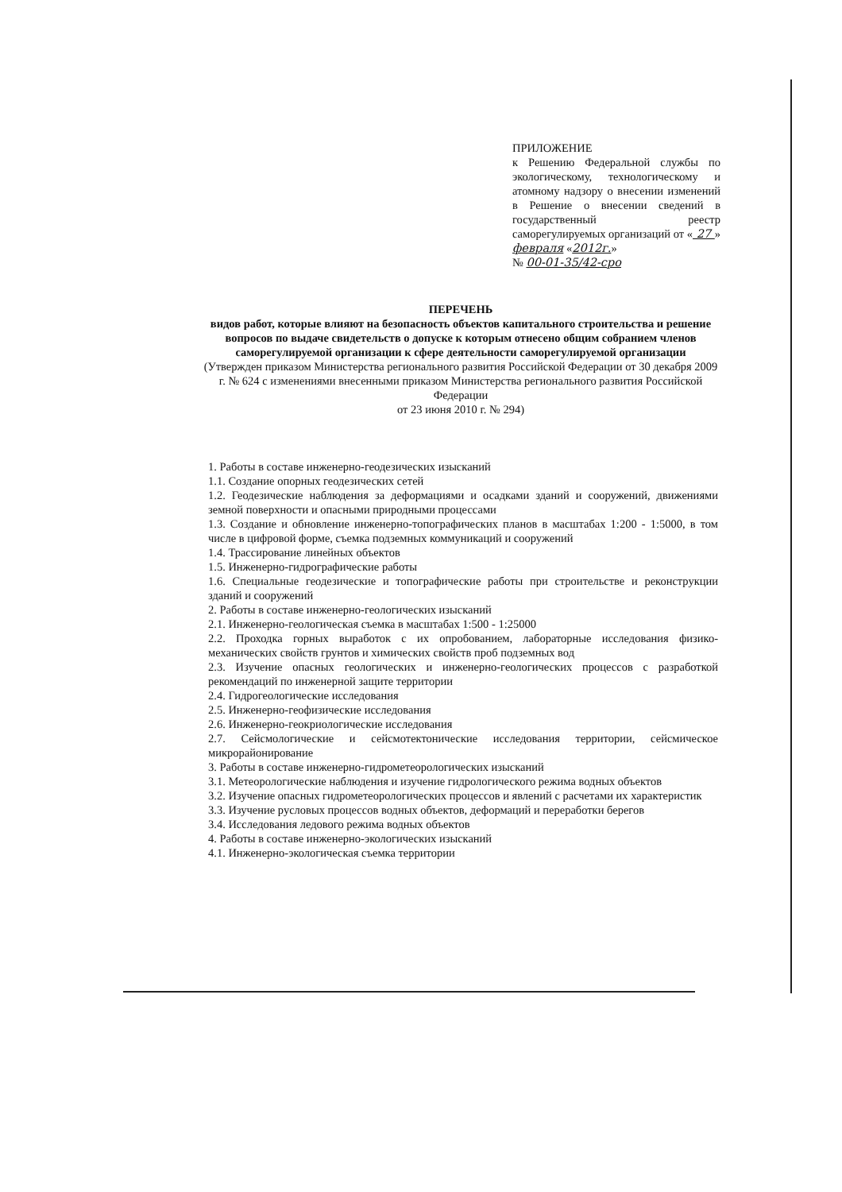ПРИЛОЖЕНИЕ
к Решению Федеральной службы по экологическому, технологическому и атомному надзору о внесении изменений в Решение о внесении сведений в государственный реестр саморегулируемых организаций от « 27 » февраля «2012г.»
№ 00-01-35/42-сро
ПЕРЕЧЕНЬ
видов работ, которые влияют на безопасность объектов капитального строительства и решение вопросов по выдаче свидетельств о допуске к которым отнесено общим собранием членов саморегулируемой организации к сфере деятельности саморегулируемой организации
(Утвержден приказом Министерства регионального развития Российской Федерации от 30 декабря 2009 г. № 624 с изменениями внесенными приказом Министерства регионального развития Российской Федерации
от 23 июня 2010 г. № 294)
1. Работы в составе инженерно-геодезических изысканий
1.1. Создание опорных геодезических сетей
1.2. Геодезические наблюдения за деформациями и осадками зданий и сооружений, движениями земной поверхности и опасными природными процессами
1.3. Создание и обновление инженерно-топографических планов в масштабах 1:200 - 1:5000, в том числе в цифровой форме, съемка подземных коммуникаций и сооружений
1.4. Трассирование линейных объектов
1.5. Инженерно-гидрографические работы
1.6. Специальные геодезические и топографические работы при строительстве и реконструкции зданий и сооружений
2. Работы в составе инженерно-геологических изысканий
2.1. Инженерно-геологическая съемка в масштабах 1:500 - 1:25000
2.2. Проходка горных выработок с их опробованием, лабораторные исследования физико-механических свойств грунтов и химических свойств проб подземных вод
2.3. Изучение опасных геологических и инженерно-геологических процессов с разработкой рекомендаций по инженерной защите территории
2.4. Гидрогеологические исследования
2.5. Инженерно-геофизические исследования
2.6. Инженерно-геокриологические исследования
2.7. Сейсмологические и сейсмотектонические исследования территории, сейсмическое микрорайонирование
3. Работы в составе инженерно-гидрометеорологических изысканий
3.1. Метеорологические наблюдения и изучение гидрологического режима водных объектов
3.2. Изучение опасных гидрометеорологических процессов и явлений с расчетами их характеристик
3.3. Изучение русловых процессов водных объектов, деформаций и переработки берегов
3.4. Исследования ледового режима водных объектов
4. Работы в составе инженерно-экологических изысканий
4.1. Инженерно-экологическая съемка территории